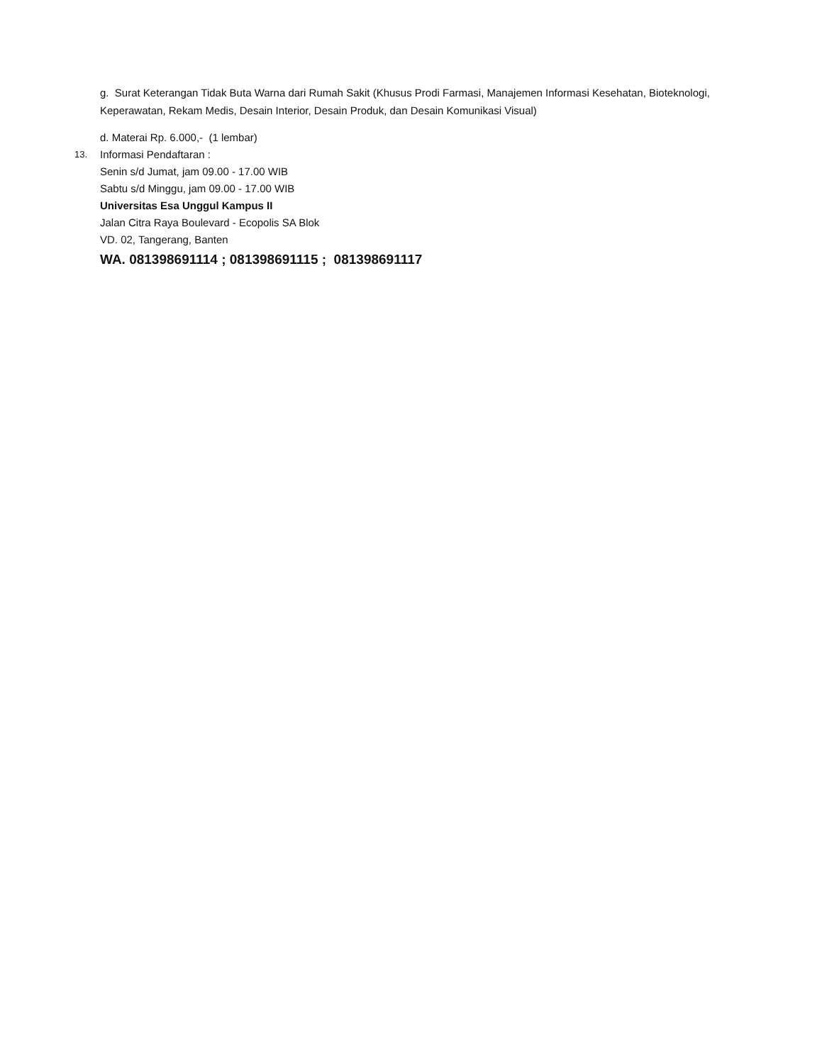g. Surat Keterangan Tidak Buta Warna dari Rumah Sakit (Khusus Prodi Farmasi, Manajemen Informasi Kesehatan, Bioteknologi, Keperawatan, Rekam Medis, Desain Interior, Desain Produk, dan Desain Komunikasi Visual)
d. Materai Rp. 6.000,- (1 lembar)
13.
Informasi Pendaftaran :
Senin s/d Jumat, jam 09.00 - 17.00 WIB
Sabtu s/d Minggu, jam 09.00 - 17.00 WIB
Universitas Esa Unggul Kampus II
Jalan Citra Raya Boulevard - Ecopolis SA Blok
VD. 02, Tangerang, Banten
WA. 081398691114 ; 081398691115 ; 081398691117